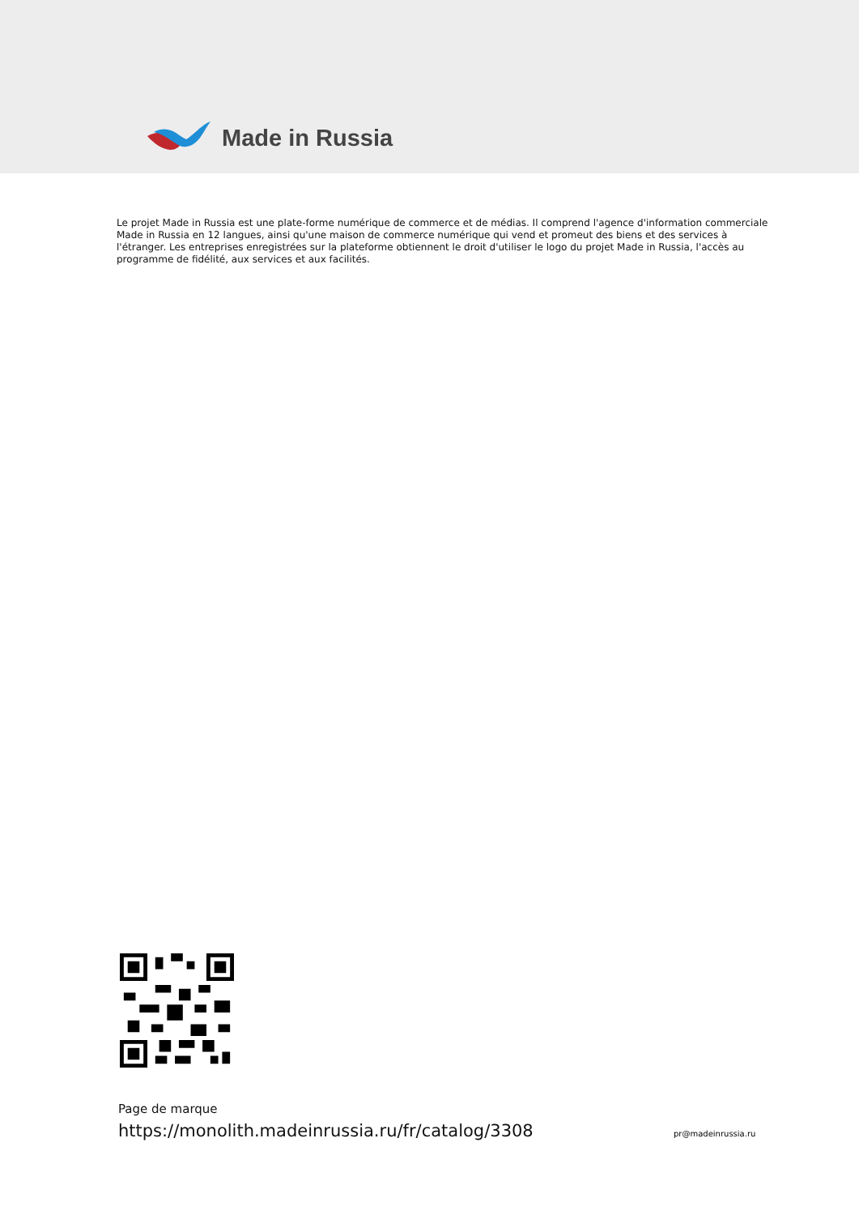Made in Russia
Le projet Made in Russia est une plate-forme numérique de commerce et de médias. Il comprend l'agence d'information commerciale Made in Russia en 12 langues, ainsi qu'une maison de commerce numérique qui vend et promeut des biens et des services à l'étranger. Les entreprises enregistrées sur la plateforme obtiennent le droit d'utiliser le logo du projet Made in Russia, l'accès au programme de fidélité, aux services et aux facilités.
Page de marque
https://monolith.madeinrussia.ru/fr/catalog/3308
pr@madeinrussia.ru